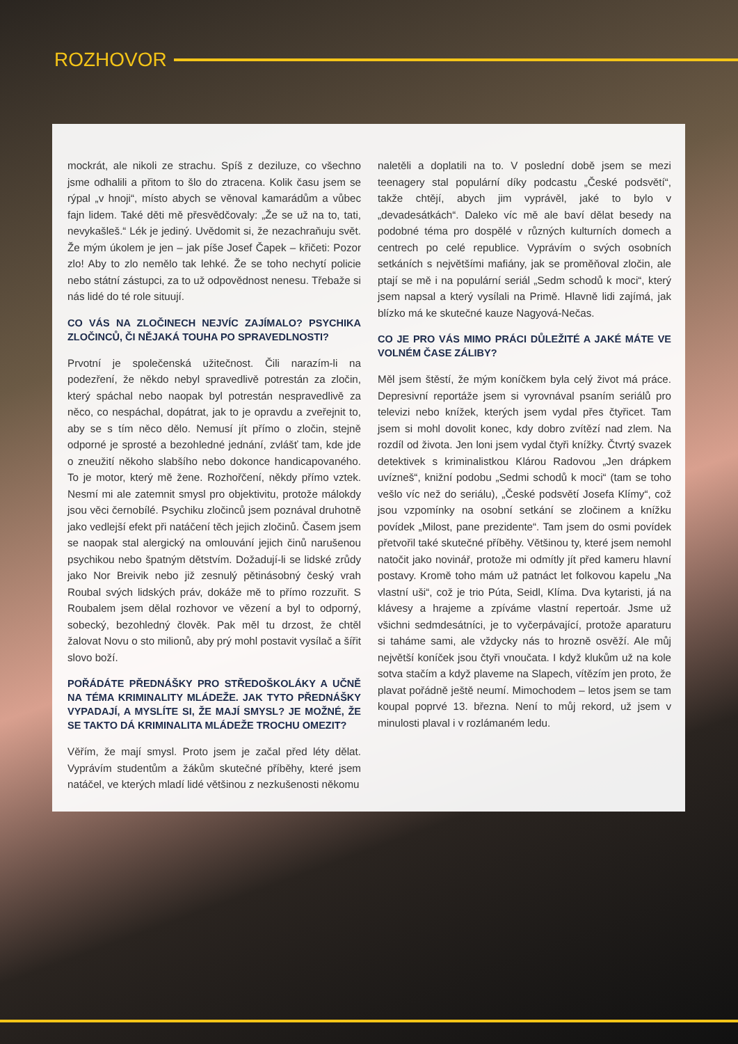ROZHOVOR
mockrát, ale nikoli ze strachu. Spíš z deziluze, co všechno jsme odhalili a přitom to šlo do ztracena. Kolik času jsem se rýpal „v hnoji“, místo abych se věnoval kamarádům a vůbec fajn lidem. Také děti mě přesvědčovaly: „Že se už na to, tati, nevykašleš.“ Lék je jediný. Uvědomit si, že nezachraňuju svět. Že mým úkolem je jen – jak píše Josef Čapek – křičeti: Pozor zlo! Aby to zlo nemělo tak lehké. Že se toho nechytí policie nebo státní zástupci, za to už odpovědnost nenesu. Třebaže si nás lidé do té role situují.
CO VÁS NA ZLOČINECH NEJVÍC ZAJÍMALO? PSYCHIKA ZLOČINCŮ, ČI NĚJAKÁ TOUHA PO SPRAVEDLNOSTI?
Prvotní je společenská užitečnost. Čili narazím-li na podezření, že někdo nebyl spravedlivě potrestán za zločin, který spáchal nebo naopak byl potrestán nespravedlivě za něco, co nespáchal, dopátrat, jak to je opravdu a zveřejnit to, aby se s tím něco dělo. Nemusí jít přímo o zločin, stejně odporné je sprosté a bezohledné jednání, zvlášť tam, kde jde o zneužití někoho slabšího nebo dokonce handicapovaného. To je motor, který mě žene. Rozhořčení, někdy přímo vztek. Nesmí mi ale zatemnit smysl pro objektivitu, protože málokdy jsou věci černobílé. Psychiku zločinců jsem poznával druhotně jako vedlejší efekt při natáčení těch jejich zločinů. Časem jsem se naopak stal alergický na omlouvání jejich činů narušenou psychikou nebo špatným dětstvím. Dožadují-li se lidské zrůdy jako Nor Breivik nebo již zesnulý pětinásobný český vrah Roubal svých lidských práv, dokáže mě to přímo rozzuřit. S Roubalem jsem dělal rozhovor ve vězení a byl to odporný, sobecký, bezohledný člověk. Pak měl tu drzost, že chtěl žalovat Novu o sto milionů, aby prý mohl postavit vysílač a šířit slovo boží.
POŘÁDÁTE PŘEDNÁŠKY PRO STŘEDOŠKOLÁKY A UČNĚ NA TÉMA KRIMINALITY MLÁDEŽE. JAK TYTO PŘEDNÁŠKY VYPADAJÍ, A MYSLÍTE SI, ŽE MAJÍ SMYSL? JE MOŽNÉ, ŽE SE TAKTO DÁ KRIMINALITA MLÁDEŽE TROCHU OMEZIT?
Věřím, že mají smysl. Proto jsem je začal před léty dělat. Vyprávím studentům a žákům skutečné příběhy, které jsem natáčel, ve kterých mladí lidé většinou z nezkušenosti někomu
naletěli a doplatili na to. V poslední době jsem se mezi teenagery stal populární díky podcastu „České podsvětí“, takže chtějí, abych jim vyprávěl, jaké to bylo v „devadesátkách“. Daleko víc mě ale baví dělat besedy na podobné téma pro dospělé v různých kulturních domech a centrech po celé republice. Vyprávím o svých osobních setkáních s největšími mafiány, jak se proměňoval zločin, ale ptají se mě i na populární seriál „Sedm schodů k moci“, který jsem napsal a který vysílali na Primě. Hlavně lidi zajímá, jak blízko má ke skutečné kauze Nagyová-Nečas.
CO JE PRO VÁS MIMO PRÁCI DŮLEŽITÉ A JAKÉ MÁTE VE VOLNÉM ČASE ZÁLIBY?
Měl jsem štěstí, že mým koníčkem byla celý život má práce. Depresivní reportáže jsem si vyrovnával psaním seriálů pro televizi nebo knížek, kterých jsem vydal přes čtyřicet. Tam jsem si mohl dovolit konec, kdy dobro zvítězí nad zlem. Na rozdíl od života. Jen loni jsem vydal čtyři knížky. Čtvrtý svazek detektivek s kriminalistkou Klárou Radovou „Jen drápkem uvízneš“, knižní podobu „Sedmi schodů k moci“ (tam se toho vešlo víc než do seriálu), „České podsvětí Josefa Klímy“, což jsou vzpomínky na osobní setkání se zločinem a knížku povídek „Milost, pane prezidente“. Tam jsem do osmi povídek přetvořil také skutečné příběhy. Většinou ty, které jsem nemohl natočit jako novinář, protože mi odmítly jít před kameru hlavní postavy. Kromě toho mám už patnáct let folkovou kapelu „Na vlastní uši“, což je trio Púta, Seidl, Klíma. Dva kytaristi, já na klávesy a hrajeme a zpíváme vlastní repertoár. Jsme už všichni sedmdesátníci, je to vyčerpávající, protože aparaturu si taháme sami, ale vždycky nás to hrozně osvěží. Ale můj největší koníček jsou čtyři vnoučata. I když klukům už na kole sotva stačím a když plaveme na Slapech, vítězím jen proto, že plavat pořádně ještě neumí. Mimochodem – letos jsem se tam koupal poprvé 13. března. Není to můj rekord, už jsem v minulosti plaval i v rozlámaném ledu.